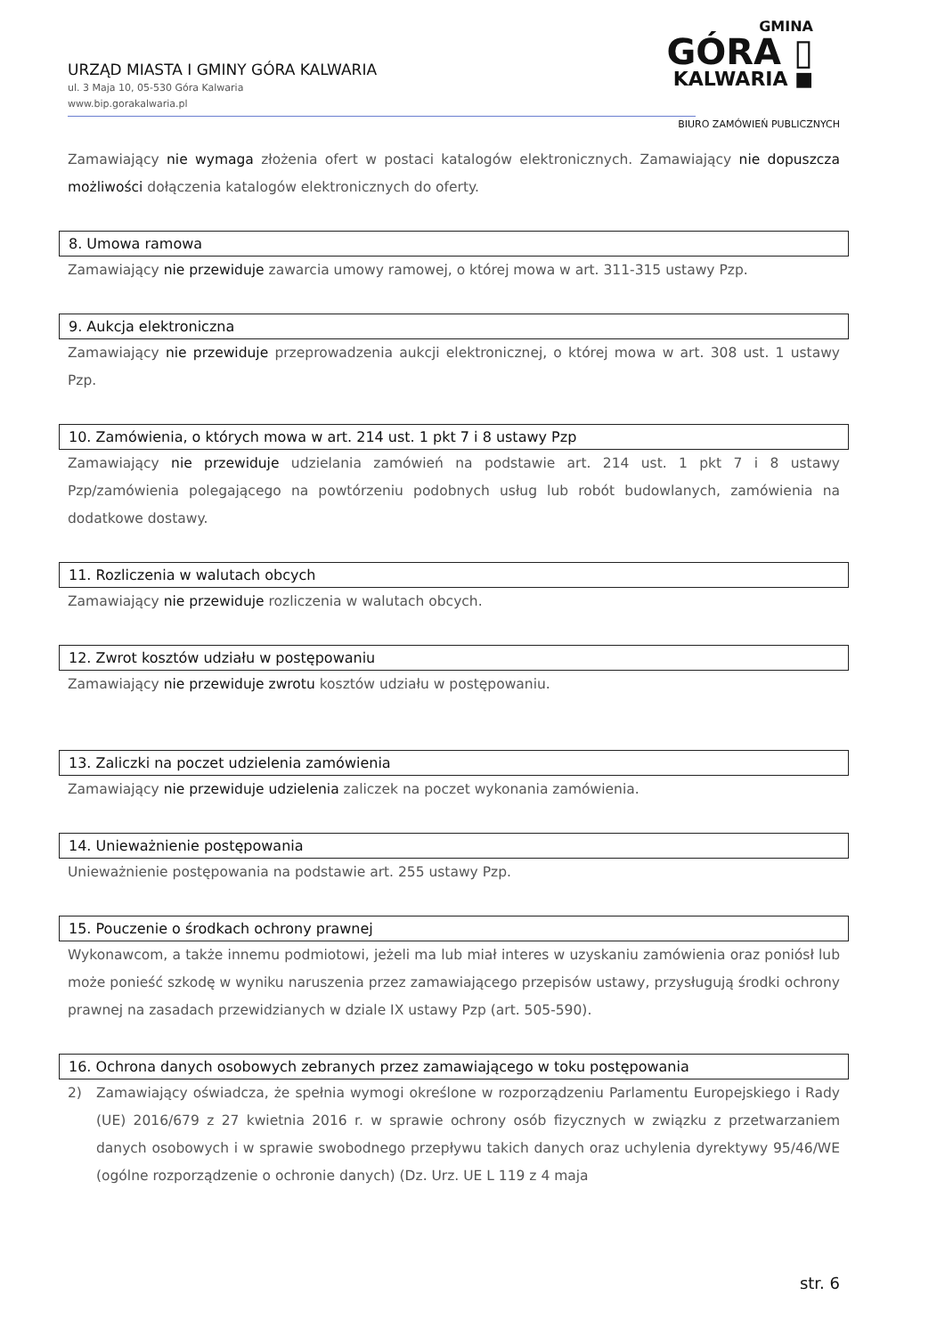URZĄD MIASTA I GMINY GÓRA KALWARIA
ul. 3 Maja 10, 05-530 Góra Kalwaria
www.bip.gorakalwaria.pl
GMINA
GÓRA ▯
KALWARIA ■
BIURO ZAMÓWIEŃ PUBLICZNYCH
Zamawiający nie wymaga złożenia ofert w postaci katalogów elektronicznych. Zamawiający nie dopuszcza możliwości dołączenia katalogów elektronicznych do oferty.
8. Umowa ramowa
Zamawiający nie przewiduje zawarcia umowy ramowej, o której mowa w art. 311-315 ustawy Pzp.
9. Aukcja elektroniczna
Zamawiający nie przewiduje przeprowadzenia aukcji elektronicznej, o której mowa w art. 308 ust. 1 ustawy Pzp.
10. Zamówienia, o których mowa w art. 214 ust. 1 pkt 7 i 8 ustawy Pzp
Zamawiający nie przewiduje udzielania zamówień na podstawie art. 214 ust. 1 pkt 7 i 8 ustawy Pzp/zamówienia polegającego na powtórzeniu podobnych usług lub robót budowlanych, zamówienia na dodatkowe dostawy.
11. Rozliczenia w walutach obcych
Zamawiający nie przewiduje rozliczenia w walutach obcych.
12. Zwrot kosztów udziału w postępowaniu
Zamawiający nie przewiduje zwrotu kosztów udziału w postępowaniu.
13. Zaliczki na poczet udzielenia zamówienia
Zamawiający nie przewiduje udzielenia zaliczek na poczet wykonania zamówienia.
14. Unieważnienie postępowania
Unieważnienie postępowania na podstawie art. 255 ustawy Pzp.
15. Pouczenie o środkach ochrony prawnej
Wykonawcom, a także innemu podmiotowi, jeżeli ma lub miał interes w uzyskaniu zamówienia oraz poniósł lub może ponieść szkodę w wyniku naruszenia przez zamawiającego przepisów ustawy, przysługują środki ochrony prawnej na zasadach przewidzianych w dziale IX ustawy Pzp (art. 505-590).
16. Ochrona danych osobowych zebranych przez zamawiającego w toku postępowania
2) Zamawiający oświadcza, że spełnia wymogi określone w rozporządzeniu Parlamentu Europejskiego i Rady (UE) 2016/679 z 27 kwietnia 2016 r. w sprawie ochrony osób fizycznych w związku z przetwarzaniem danych osobowych i w sprawie swobodnego przepływu takich danych oraz uchylenia dyrektywy 95/46/WE (ogólne rozporządzenie o ochronie danych) (Dz. Urz. UE L 119 z 4 maja
str. 6